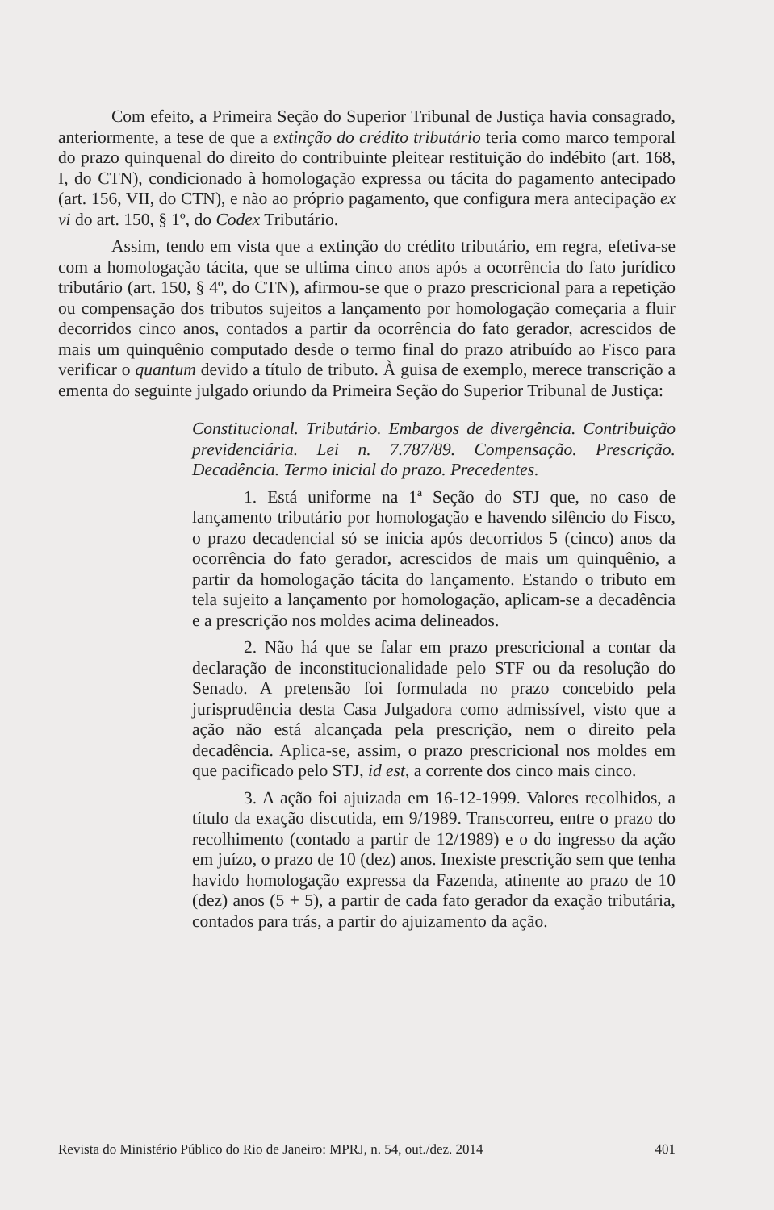Com efeito, a Primeira Seção do Superior Tribunal de Justiça havia consagrado, anteriormente, a tese de que a extinção do crédito tributário teria como marco temporal do prazo quinquenal do direito do contribuinte pleitear restituição do indébito (art. 168, I, do CTN), condicionado à homologação expressa ou tácita do pagamento antecipado (art. 156, VII, do CTN), e não ao próprio pagamento, que configura mera antecipação ex vi do art. 150, § 1º, do Codex Tributário.
Assim, tendo em vista que a extinção do crédito tributário, em regra, efetiva-se com a homologação tácita, que se ultima cinco anos após a ocorrência do fato jurídico tributário (art. 150, § 4º, do CTN), afirmou-se que o prazo prescricional para a repetição ou compensação dos tributos sujeitos a lançamento por homologação começaria a fluir decorridos cinco anos, contados a partir da ocorrência do fato gerador, acrescidos de mais um quinquênio computado desde o termo final do prazo atribuído ao Fisco para verificar o quantum devido a título de tributo. À guisa de exemplo, merece transcrição a ementa do seguinte julgado oriundo da Primeira Seção do Superior Tribunal de Justiça:
Constitucional. Tributário. Embargos de divergência. Contribuição previdenciária. Lei n. 7.787/89. Compensação. Prescrição. Decadência. Termo inicial do prazo. Precedentes.
1. Está uniforme na 1ª Seção do STJ que, no caso de lançamento tributário por homologação e havendo silêncio do Fisco, o prazo decadencial só se inicia após decorridos 5 (cinco) anos da ocorrência do fato gerador, acrescidos de mais um quinquênio, a partir da homologação tácita do lançamento. Estando o tributo em tela sujeito a lançamento por homologação, aplicam-se a decadência e a prescrição nos moldes acima delineados.
2. Não há que se falar em prazo prescricional a contar da declaração de inconstitucionalidade pelo STF ou da resolução do Senado. A pretensão foi formulada no prazo concebido pela jurisprudência desta Casa Julgadora como admissível, visto que a ação não está alcançada pela prescrição, nem o direito pela decadência. Aplica-se, assim, o prazo prescricional nos moldes em que pacificado pelo STJ, id est, a corrente dos cinco mais cinco.
3. A ação foi ajuizada em 16-12-1999. Valores recolhidos, a título da exação discutida, em 9/1989. Transcorreu, entre o prazo do recolhimento (contado a partir de 12/1989) e o do ingresso da ação em juízo, o prazo de 10 (dez) anos. Inexiste prescrição sem que tenha havido homologação expressa da Fazenda, atinente ao prazo de 10 (dez) anos (5 + 5), a partir de cada fato gerador da exação tributária, contados para trás, a partir do ajuizamento da ação.
Revista do Ministério Público do Rio de Janeiro: MPRJ, n. 54, out./dez. 2014 401